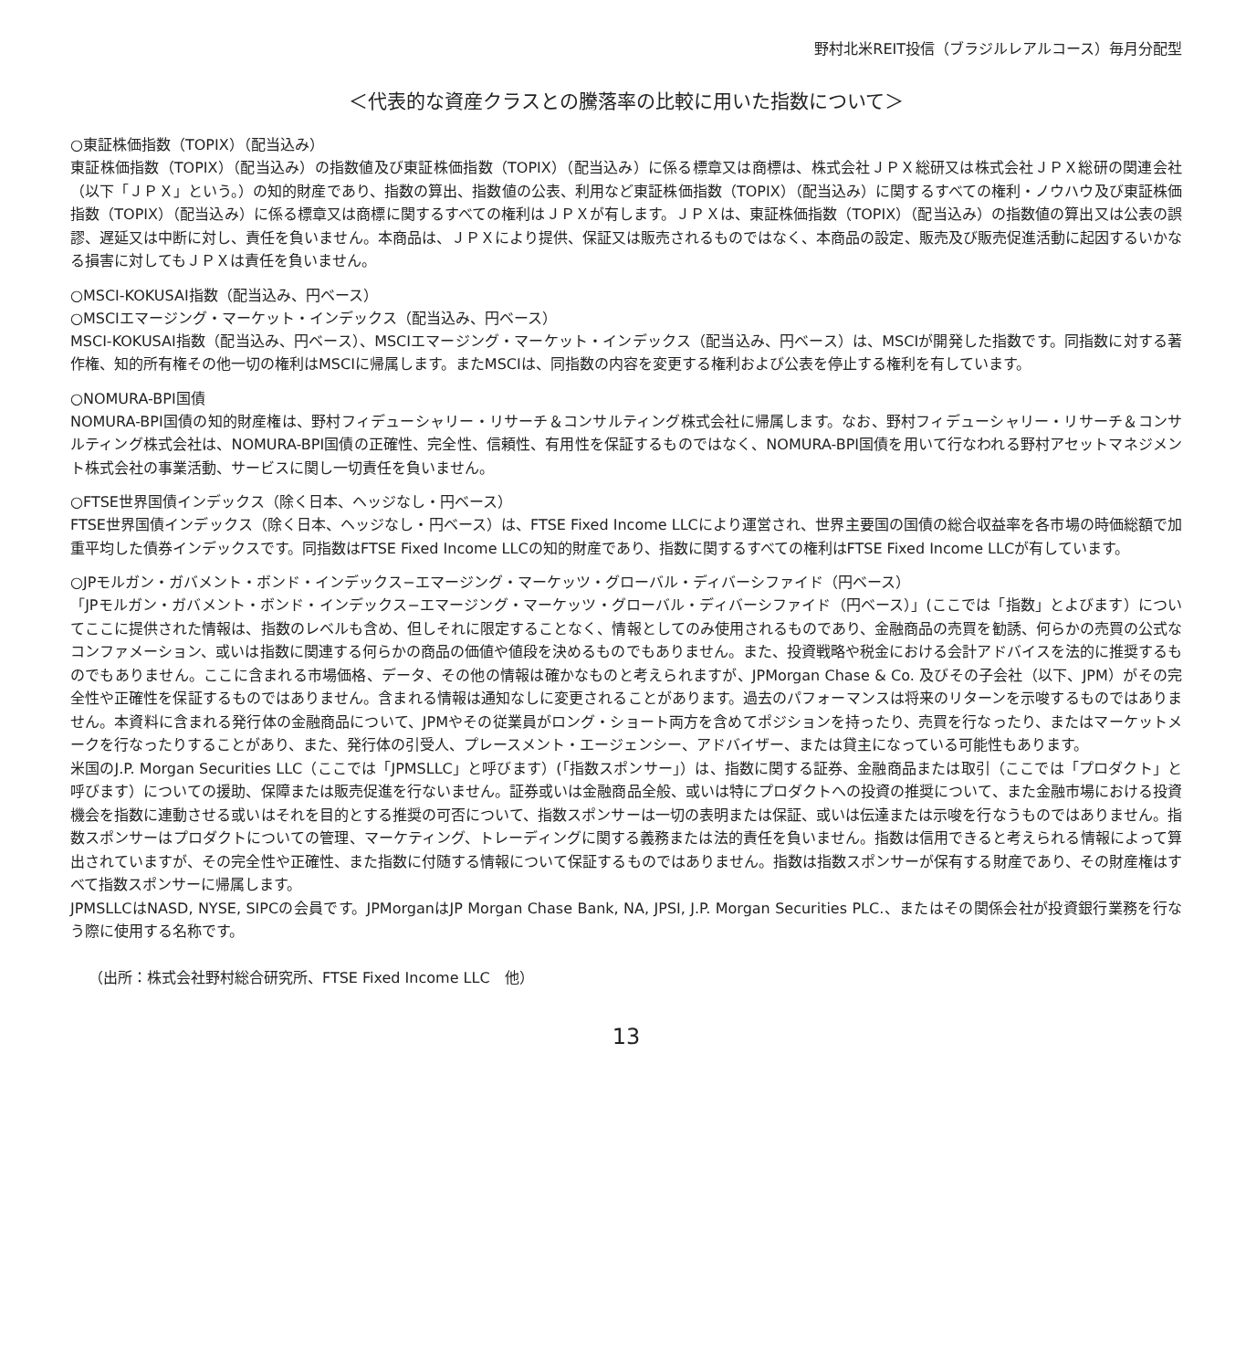野村北米REIT投信（ブラジルレアルコース）毎月分配型
＜代表的な資産クラスとの騰落率の比較に用いた指数について＞
○東証株価指数（TOPIX）（配当込み）
東証株価指数（TOPIX）（配当込み）の指数値及び東証株価指数（TOPIX）（配当込み）に係る標章又は商標は、株式会社ＪＰＸ総研又は株式会社ＪＰＸ総研の関連会社（以下「ＪＰＸ」という。）の知的財産であり、指数の算出、指数値の公表、利用など東証株価指数（TOPIX）（配当込み）に関するすべての権利・ノウハウ及び東証株価指数（TOPIX）（配当込み）に係る標章又は商標に関するすべての権利はＪＰＸが有します。ＪＰＸは、東証株価指数（TOPIX）（配当込み）の指数値の算出又は公表の誤謬、遅延又は中断に対し、責任を負いません。本商品は、ＪＰＸにより提供、保証又は販売されるものではなく、本商品の設定、販売及び販売促進活動に起因するいかなる損害に対してもＪＰＸは責任を負いません。
○MSCI-KOKUSAI指数（配当込み、円ベース）
○MSCIエマージング・マーケット・インデックス（配当込み、円ベース）
MSCI-KOKUSAI指数（配当込み、円ベース）、MSCIエマージング・マーケット・インデックス（配当込み、円ベース）は、MSCIが開発した指数です。同指数に対する著作権、知的所有権その他一切の権利はMSCIに帰属します。またMSCIは、同指数の内容を変更する権利および公表を停止する権利を有しています。
○NOMURA-BPI国債
NOMURA-BPI国債の知的財産権は、野村フィデューシャリー・リサーチ＆コンサルティング株式会社に帰属します。なお、野村フィデューシャリー・リサーチ＆コンサルティング株式会社は、NOMURA-BPI国債の正確性、完全性、信頼性、有用性を保証するものではなく、NOMURA-BPI国債を用いて行なわれる野村アセットマネジメント株式会社の事業活動、サービスに関し一切責任を負いません。
○FTSE世界国債インデックス（除く日本、ヘッジなし・円ベース）
FTSE世界国債インデックス（除く日本、ヘッジなし・円ベース）は、FTSE Fixed Income LLCにより運営され、世界主要国の国債の総合収益率を各市場の時価総額で加重平均した債券インデックスです。同指数はFTSE Fixed Income LLCの知的財産であり、指数に関するすべての権利はFTSE Fixed Income LLCが有しています。
○JPモルガン・ガバメント・ボンド・インデックス−エマージング・マーケッツ・グローバル・ディバーシファイド（円ベース）
「JPモルガン・ガバメント・ボンド・インデックス−エマージング・マーケッツ・グローバル・ディバーシファイド（円ベース）」(ここでは「指数」とよびます）についてここに提供された情報は、指数のレベルも含め、但しそれに限定することなく、情報としてのみ使用されるものであり、金融商品の売買を勧誘、何らかの売買の公式なコンファメーション、或いは指数に関連する何らかの商品の価値や値段を決めるものでもありません。また、投資戦略や税金における会計アドバイスを法的に推奨するものでもありません。ここに含まれる市場価格、データ、その他の情報は確かなものと考えられますが、JPMorgan Chase & Co. 及びその子会社（以下、JPM）がその完全性や正確性を保証するものではありません。含まれる情報は通知なしに変更されることがあります。過去のパフォーマンスは将来のリターンを示唆するものではありません。本資料に含まれる発行体の金融商品について、JPMやその従業員がロング・ショート両方を含めてポジションを持ったり、売買を行なったり、またはマーケットメークを行なったりすることがあり、また、発行体の引受人、プレースメント・エージェンシー、アドバイザー、または貸主になっている可能性もあります。
米国のJ.P. Morgan Securities LLC（ここでは「JPMSLLC」と呼びます）(「指数スポンサー」）は、指数に関する証券、金融商品または取引（ここでは「プロダクト」と呼びます）についての援助、保障または販売促進を行ないません。証券或いは金融商品全般、或いは特にプロダクトへの投資の推奨について、また金融市場における投資機会を指数に連動させる或いはそれを目的とする推奨の可否について、指数スポンサーは一切の表明または保証、或いは伝達または示唆を行なうものではありません。指数スポンサーはプロダクトについての管理、マーケティング、トレーディングに関する義務または法的責任を負いません。指数は信用できると考えられる情報によって算出されていますが、その完全性や正確性、また指数に付随する情報について保証するものではありません。指数は指数スポンサーが保有する財産であり、その財産権はすべて指数スポンサーに帰属します。
JPMSLLCはNASD, NYSE, SIPCの会員です。JPMorganはJP Morgan Chase Bank, NA, JPSI, J.P. Morgan Securities PLC.、またはその関係会社が投資銀行業務を行なう際に使用する名称です。
（出所：株式会社野村総合研究所、FTSE Fixed Income LLC　他）
13